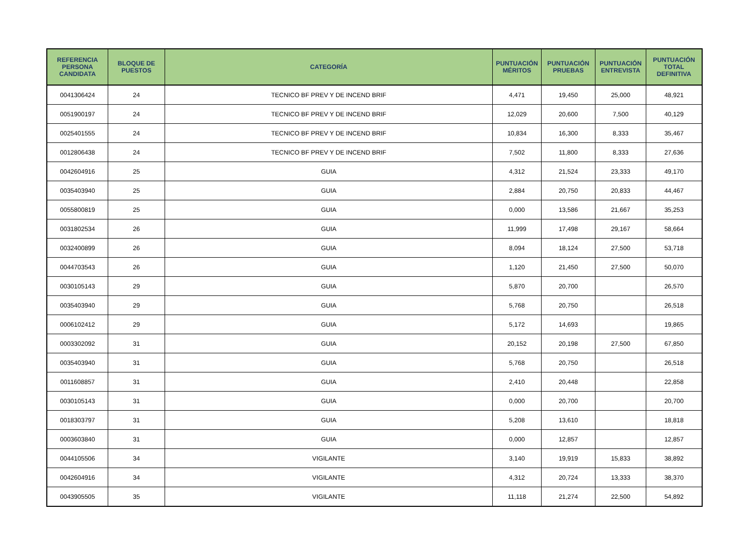| REFERENCIA PERSONA CANDIDATA | BLOQUE DE PUESTOS | CATEGORÍA | PUNTUACIÓN MÉRITOS | PUNTUACIÓN PRUEBAS | PUNTUACIÓN ENTREVISTA | PUNTUACIÓN TOTAL DEFINITIVA |
| --- | --- | --- | --- | --- | --- | --- |
| 0041306424 | 24 | TECNICO BF PREV Y DE INCEND BRIF | 4,471 | 19,450 | 25,000 | 48,921 |
| 0051900197 | 24 | TECNICO BF PREV Y DE INCEND BRIF | 12,029 | 20,600 | 7,500 | 40,129 |
| 0025401555 | 24 | TECNICO BF PREV Y DE INCEND BRIF | 10,834 | 16,300 | 8,333 | 35,467 |
| 0012806438 | 24 | TECNICO BF PREV Y DE INCEND BRIF | 7,502 | 11,800 | 8,333 | 27,636 |
| 0042604916 | 25 | GUIA | 4,312 | 21,524 | 23,333 | 49,170 |
| 0035403940 | 25 | GUIA | 2,884 | 20,750 | 20,833 | 44,467 |
| 0055800819 | 25 | GUIA | 0,000 | 13,586 | 21,667 | 35,253 |
| 0031802534 | 26 | GUIA | 11,999 | 17,498 | 29,167 | 58,664 |
| 0032400899 | 26 | GUIA | 8,094 | 18,124 | 27,500 | 53,718 |
| 0044703543 | 26 | GUIA | 1,120 | 21,450 | 27,500 | 50,070 |
| 0030105143 | 29 | GUIA | 5,870 | 20,700 | | 26,570 |
| 0035403940 | 29 | GUIA | 5,768 | 20,750 | | 26,518 |
| 0006102412 | 29 | GUIA | 5,172 | 14,693 | | 19,865 |
| 0003302092 | 31 | GUIA | 20,152 | 20,198 | 27,500 | 67,850 |
| 0035403940 | 31 | GUIA | 5,768 | 20,750 | | 26,518 |
| 0011608857 | 31 | GUIA | 2,410 | 20,448 | | 22,858 |
| 0030105143 | 31 | GUIA | 0,000 | 20,700 | | 20,700 |
| 0018303797 | 31 | GUIA | 5,208 | 13,610 | | 18,818 |
| 0003603840 | 31 | GUIA | 0,000 | 12,857 | | 12,857 |
| 0044105506 | 34 | VIGILANTE | 3,140 | 19,919 | 15,833 | 38,892 |
| 0042604916 | 34 | VIGILANTE | 4,312 | 20,724 | 13,333 | 38,370 |
| 0043905505 | 35 | VIGILANTE | 11,118 | 21,274 | 22,500 | 54,892 |